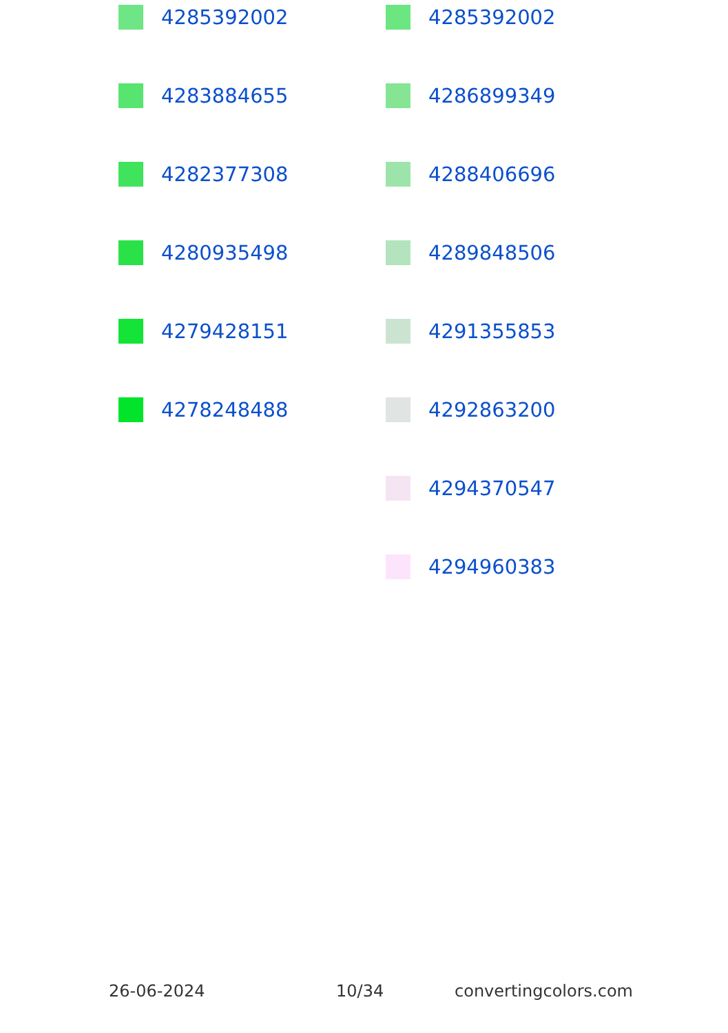4285392002
4283884655
4282377308
4280935498
4279428151
4278248488
4285392002
4286899349
4288406696
4289848506
4291355853
4292863200
4294370547
4294960383
26-06-2024 10/34 convertingcolors.com